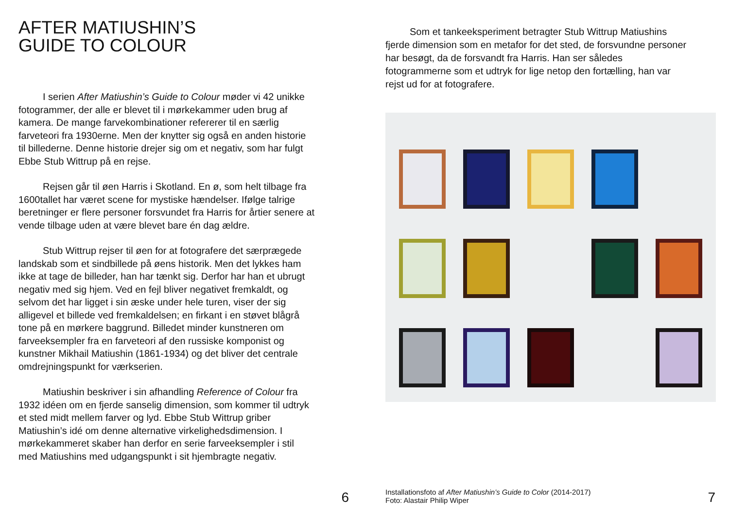AFTER MATIUSHIN’S
GUIDE TO COLOUR
I serien After Matiushin’s Guide to Colour møder vi 42 unikke fotogrammer, der alle er blevet til i mørkekammer uden brug af kamera. De mange farvekombinationer refererer til en særlig farveteori fra 1930erne. Men der knytter sig også en anden historie til billederne. Denne historie drejer sig om et negativ, som har fulgt Ebbe Stub Wittrup på en rejse.
Rejsen går til øen Harris i Skotland. En ø, som helt tilbage fra 1600tallet har været scene for mystiske hændelser. Ifølge talrige beretninger er flere personer forsvundet fra Harris for årtier senere at vende tilbage uden at være blevet bare én dag ældre.
Stub Wittrup rejser til øen for at fotografere det særprægede landskab som et sindbillede på øens historik. Men det lykkes ham ikke at tage de billeder, han har tænkt sig. Derfor har han et ubrugt negativ med sig hjem. Ved en fejl bliver negativet fremkaldt, og selvom det har ligget i sin æske under hele turen, viser der sig alligevel et billede ved fremkaldelsen; en firkant i en støvet blågrå tone på en mørkere baggrund. Billedet minder kunstneren om farveeksempler fra en farveteori af den russiske komponist og kunstner Mikhail Matiushin (1861-1934) og det bliver det centrale omdrejningspunkt for værkserien.
Matiushin beskriver i sin afhandling Reference of Colour fra 1932 idéen om en fjerde sanselig dimension, som kommer til udtryk et sted midt mellem farver og lyd. Ebbe Stub Wittrup griber Matiushin’s idé om denne alternative virkelighedsdimension. I mørkekammeret skaber han derfor en serie farveeksempler i stil med Matiushins med udgangspunkt i sit hjembragte negativ.
6
Som et tankeeksperiment betragter Stub Wittrup Matiushins fjerde dimension som en metafor for det sted, de forsvundne personer har besøgt, da de forsvandt fra Harris. Han ser således fotogrammerne som et udtryk for lige netop den fortælling, han var rejst ud for at fotografere.
Installationsfoto af After Matiushin’s Guide to Color (2014-2017)
Foto: Alastair Philip Wiper
7